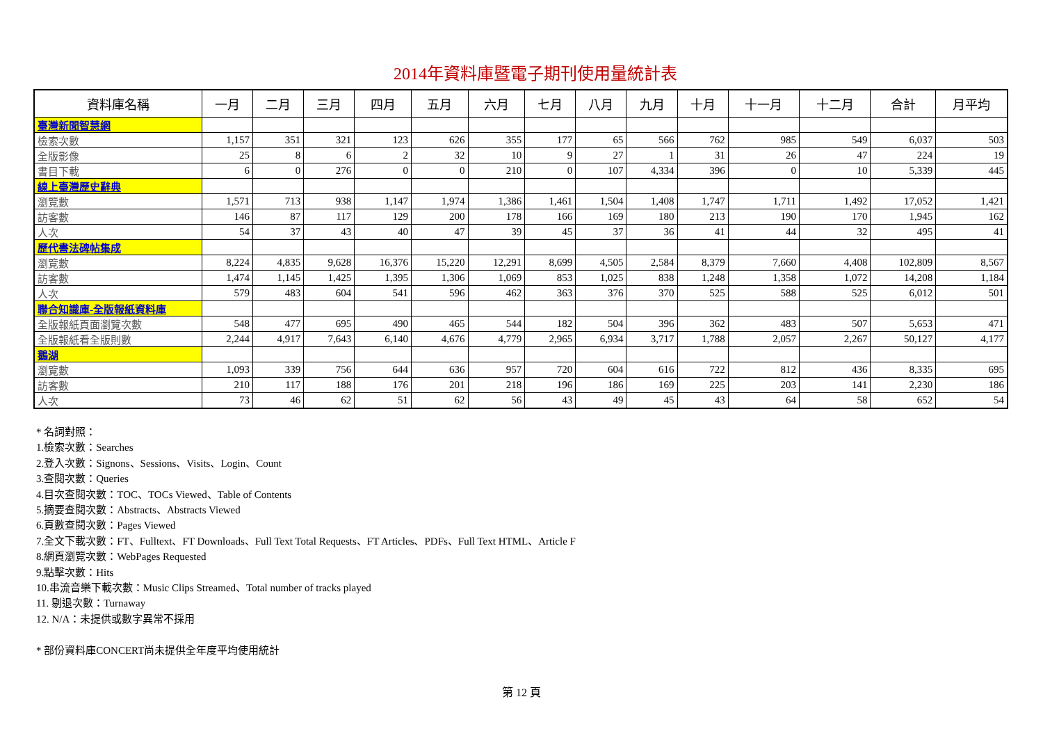2014年資料庫暨電子期刊使用量統計表
| 資料庫名稱 | 一月 | 二月 | 三月 | 四月 | 五月 | 六月 | 七月 | 八月 | 九月 | 十月 | 十一月 | 十二月 | 合計 | 月平均 |
| --- | --- | --- | --- | --- | --- | --- | --- | --- | --- | --- | --- | --- | --- | --- |
| 臺灣新聞智慧網 | | | | | | | | | | | | | | |
| 檢索次數 | 1,157 | 351 | 321 | 123 | 626 | 355 | 177 | 65 | 566 | 762 | 985 | 549 | 6,037 | 503 |
| 全版影像 | 25 | 8 | 6 | 2 | 32 | 10 | 9 | 27 | 1 | 31 | 26 | 47 | 224 | 19 |
| 書目下載 | 6 | 0 | 276 | 0 | 0 | 210 | 0 | 107 | 4,334 | 396 | 0 | 10 | 5,339 | 445 |
| 線上臺灣歷史辭典 | | | | | | | | | | | | | | |
| 瀏覽數 | 1,571 | 713 | 938 | 1,147 | 1,974 | 1,386 | 1,461 | 1,504 | 1,408 | 1,747 | 1,711 | 1,492 | 17,052 | 1,421 |
| 訪客數 | 146 | 87 | 117 | 129 | 200 | 178 | 166 | 169 | 180 | 213 | 190 | 170 | 1,945 | 162 |
| 人次 | 54 | 37 | 43 | 40 | 47 | 39 | 45 | 37 | 36 | 41 | 44 | 32 | 495 | 41 |
| 歷代書法碑帖集成 | | | | | | | | | | | | | | |
| 瀏覽數 | 8,224 | 4,835 | 9,628 | 16,376 | 15,220 | 12,291 | 8,699 | 4,505 | 2,584 | 8,379 | 7,660 | 4,408 | 102,809 | 8,567 |
| 訪客數 | 1,474 | 1,145 | 1,425 | 1,395 | 1,306 | 1,069 | 853 | 1,025 | 838 | 1,248 | 1,358 | 1,072 | 14,208 | 1,184 |
| 人次 | 579 | 483 | 604 | 541 | 596 | 462 | 363 | 376 | 370 | 525 | 588 | 525 | 6,012 | 501 |
| 聯合知識庫-全版報紙資料庫 | | | | | | | | | | | | | | |
| 全版報紙頁面瀏覽次數 | 548 | 477 | 695 | 490 | 465 | 544 | 182 | 504 | 396 | 362 | 483 | 507 | 5,653 | 471 |
| 全版報紙看全版則數 | 2,244 | 4,917 | 7,643 | 6,140 | 4,676 | 4,779 | 2,965 | 6,934 | 3,717 | 1,788 | 2,057 | 2,267 | 50,127 | 4,177 |
| 鵝湖 | | | | | | | | | | | | | | |
| 瀏覽數 | 1,093 | 339 | 756 | 644 | 636 | 957 | 720 | 604 | 616 | 722 | 812 | 436 | 8,335 | 695 |
| 訪客數 | 210 | 117 | 188 | 176 | 201 | 218 | 196 | 186 | 169 | 225 | 203 | 141 | 2,230 | 186 |
| 人次 | 73 | 46 | 62 | 51 | 62 | 56 | 43 | 49 | 45 | 43 | 64 | 58 | 652 | 54 |
* 名詞對照：
1.檢索次數：Searches
2.登入次數：Signons、Sessions、Visits、Login、Count
3.查閱次數：Queries
4.目次查閱次數：TOC、TOCs Viewed、Table of Contents
5.摘要查閱次數：Abstracts、Abstracts Viewed
6.頁數查閱次數：Pages Viewed
7.全文下載次數：FT、Fulltext、FT Downloads、Full Text Total Requests、FT Articles、PDFs、Full Text HTML、Article F
8.網頁瀏覽次數：WebPages Requested
9.點擊次數：Hits
10.串流音樂下載次數：Music Clips Streamed、Total number of tracks played
11. 剔退次數：Turnaway
12. N/A：未提供或數字異常不採用
* 部份資料庫CONCERT尚未提供全年度平均使用統計
第 12 頁